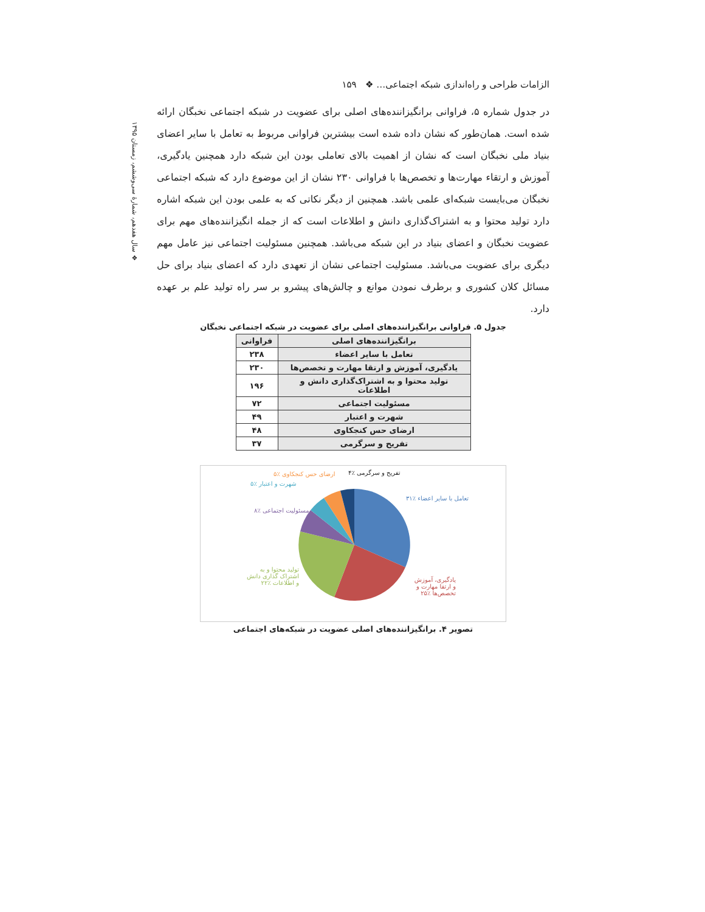❖ سال هفدهم، شمارهٔ سی‌وششم، زمستان ۱۳۹۵
الزامات طراحی و راه‌اندازی شبکه اجتماعی… ❖ ۱۵۹
در جدول شماره ۵، فراوانی برانگیزاننده‌های اصلی برای عضویت در شبکه اجتماعی نخبگان ارائه شده است. همان‌طور که نشان داده شده است بیشترین فراوانی مربوط به تعامل با سایر اعضای بنیاد ملی نخبگان است که نشان از اهمیت بالای تعاملی بودن این شبکه دارد همچنین یادگیری، آموزش و ارتقاء مهارت‌ها و تخصص‌ها با فراوانی ۲۳۰ نشان از این موضوع دارد که شبکه اجتماعی نخبگان می‌بایست شبکه‌ای علمی باشد. همچنین از دیگر نکاتی که به علمی بودن این شبکه اشاره دارد تولید محتوا و به اشتراک‌گذاری دانش و اطلاعات است که از جمله انگیزاننده‌های مهم برای عضویت نخبگان و اعضای بنیاد در این شبکه می‌باشد. همچنین مسئولیت اجتماعی نیز عامل مهم دیگری برای عضویت می‌باشد. مسئولیت اجتماعی نشان از تعهدی دارد که اعضای بنیاد برای حل مسائل کلان کشوری و برطرف نمودن موانع و چالش‌های پیشرو بر سر راه تولید علم بر عهده دارد.
جدول ۵. فراوانی برانگیزاننده‌های اصلی برای عضویت در شبکه اجتماعی نخبگان
| برانگیزاننده‌های اصلی | فراوانی |
| --- | --- |
| تعامل با سایر اعضاء | ۲۳۸ |
| یادگیری، آموزش و ارتقا مهارت و تخصص‌ها | ۲۳۰ |
| تولید محتوا و به اشتراک‌گذاری دانش و اطلاعات | ۱۹۶ |
| مسئولیت اجتماعی | ۷۲ |
| شهرت و اعتبار | ۴۹ |
| ارضای حس کنجکاوی | ۴۸ |
| تفریح و سرگرمی | ۳۷ |
تفریح و سرگرمی ٪۴ ارضای حس کنجکاوی ٪۵
شهرت و اعتبار ٪۵
مسئولیت اجتماعی ٪۸
تولید محتوا و به اشتراک گذاری دانش و اطلاعات ٪۲۲
تعامل با سایر اعضاء ٪۳۱
یادگیری، آموزش و ارتقا مهارت و تخصص‌ها ٪۲۵
تصویر ۴. برانگیزاننده‌های اصلی عضویت در شبکه‌های اجتماعی